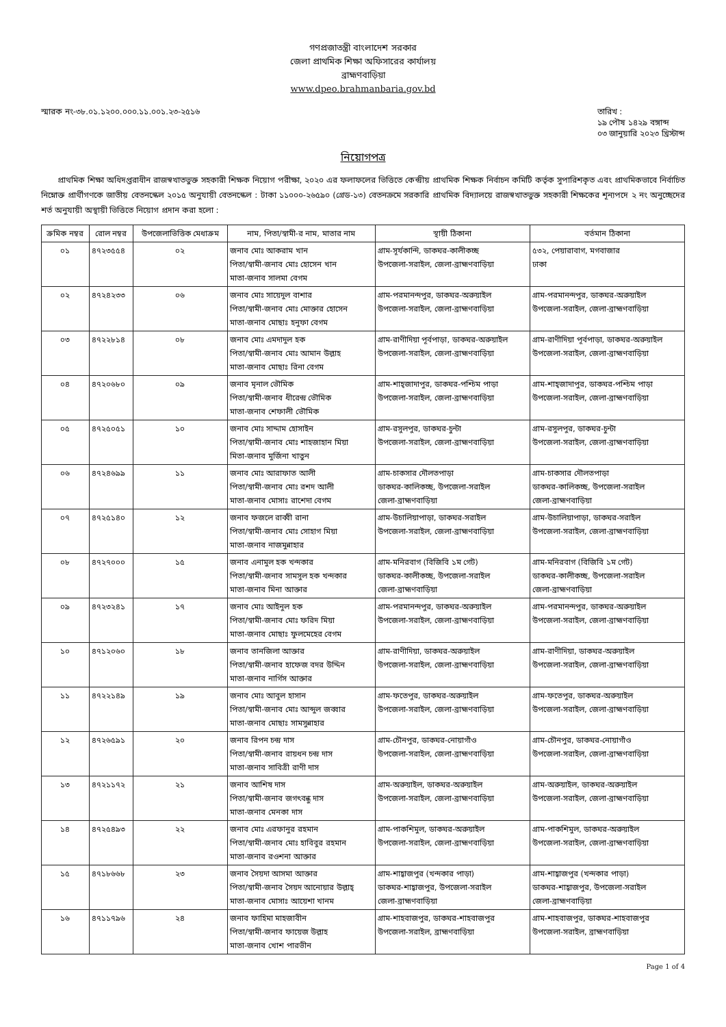গণপ্রজাতন্ত্রী বাংলাদেশ সরকার
জেলা প্রাথমিক শিক্ষা অফিসারের কার্যালয়
ব্রাহ্মণবাড়িয়া
www.dpeo.brahmanbaria.gov.bd
স্মারক নং-৩৮.০১.১২০০.০০০.১১.০০১.২৩-২৫১৬
তারিখ :
১৯ পৌষ ১৪২৯ বঙ্গাব্দ
০৩ জানুয়ারি ২০২৩ খ্রিস্টাব্দ
নিয়োগপত্র
প্রাথমিক শিক্ষা অধিদপ্তরাধীন রাজস্বখাতভুক্ত সহকারী শিক্ষক নিয়োগ পরীক্ষা, ২০২০ এর ফলাফলের ভিত্তিতে কেন্দ্রীয় প্রাথমিক শিক্ষক নির্বাচন কমিটি কর্তৃক সুপারিশকৃত এবং প্রাথমিকভাবে নির্বাচিত নিম্নোক্ত প্রার্থীগণকে জাতীয় বেতনস্কেল ২০১৫ অনুযায়ী বেতনস্কেল : টাকা ১১০০০-২৬৫৯০ (গ্রেড-১৩) বেতনক্রমে সরকারি প্রাথমিক বিদ্যালয়ে রাজস্বখাতভুক্ত সহকারী শিক্ষকের শূন্যপদে ২ নং অনুচ্ছেদের শর্ত অনুযায়ী অস্থায়ী ভিত্তিতে নিয়োগ প্রদান করা হলো :
| ক্রমিক নম্বর | রোল নম্বর | উপজেলাভিত্তিক মেধাক্রম | নাম, পিতা/স্বামী-র নাম, মাতার নাম | স্থায়ী ঠিকানা | বর্তমান ঠিকানা |
| --- | --- | --- | --- | --- | --- |
| ০১ | ৪৭২৩৫৫৪ | ০২ | জনাব মোঃ আকরাম খান পিতা/স্বামী-জনাব মোঃ হোসেন খান মাতা-জনাব সালমা বেগম | গ্রাম-সূর্যকান্দি, ডাকঘর-কালীকচ্ছ উপজেলা-সরাইল, জেলা-ব্রাহ্মণবাড়িয়া | ৫৩২, পেয়ারাবাগ, মগবাজার ঢাকা |
| ০২ | ৪৭২৪২৩৩ | ০৬ | জনাব মোঃ সায়েদুল বাশার পিতা/স্বামী-জনাব মোঃ মোক্তার হোসেন মাতা-জনাব মোছাঃ হনুফা বেগম | গ্রাম-পরমানন্দপুর, ডাকঘর-অরুয়াইল উপজেলা-সরাইল, জেলা-ব্রাহ্মণবাড়িয়া | গ্রাম-পরমানন্দপুর, ডাকঘর-অরুয়াইল উপজেলা-সরাইল, জেলা-ব্রাহ্মণবাড়িয়া |
| ০৩ | ৪৭২২৮১৪ | ০৮ | জনাব মোঃ এমদাদুল হক পিতা/স্বামী-জনাব মোঃ আমান উল্লাহ মাতা-জনাব মোছাঃ রিনা বেগম | গ্রাম-রাণীদিয়া পূর্বপাড়া, ডাকঘর-অরুয়াইল উপজেলা-সরাইল, জেলা-ব্রাহ্মণবাড়িয়া | গ্রাম-রাণীদিয়া পূর্বপাড়া, ডাকঘর-অরুয়াইল উপজেলা-সরাইল, জেলা-ব্রাহ্মণবাড়িয়া |
| ০৪ | ৪৭২০৬৮০ | ০৯ | জনাব মৃনাল ভৌমিক পিতা/স্বামী-জনাব ধীরেন্দ্র ভৌমিক মাতা-জনাব শেফালী ভৌমিক | গ্রাম-শাহ্জাদাপুর, ডাকঘর-পশ্চিম পাড়া উপজেলা-সরাইল, জেলা-ব্রাহ্মণবাড়িয়া | গ্রাম-শাহ্জাদাপুর, ডাকঘর-পশ্চিম পাড়া উপজেলা-সরাইল, জেলা-ব্রাহ্মণবাড়িয়া |
| ০৫ | ৪৭২৫০৫১ | ১০ | জনাব মোঃ সাদ্দাম হোসাইন পিতা/স্বামী-জনাব মোঃ শাহজাহান মিয়া মিতা-জনাব মুর্জিনা খাতুন | গ্রাম-রসুলপুর, ডাকঘর-চুন্টা উপজেলা-সরাইল, জেলা-ব্রাহ্মণবাড়িয়া | গ্রাম-রসুলপুর, ডাকঘর-চুন্টা উপজেলা-সরাইল, জেলা-ব্রাহ্মণবাড়িয়া |
| ০৬ | ৪৭২৪৬৯৯ | ১১ | জনাব মোঃ আরাফাত আলী পিতা/স্বামী-জনাব মোঃ রশদ আলী মাতা-জনাব মোসাঃ রাশেদা বেগম | গ্রাম-চাকসার দৌলতপাড়া ডাকঘর-কালিকচ্ছ, উপজেলা-সরাইল জেলা-ব্রাহ্মণবাড়িয়া | গ্রাম-চাকসার দৌলতপাড়া ডাকঘর-কালিকচ্ছ, উপজেলা-সরাইল জেলা-ব্রাহ্মণবাড়িয়া |
| ০৭ | ৪৭২৫১৪০ | ১২ | জনাব ফজলে রাব্বী রানা পিতা/স্বামী-জনাব মোঃ সোহাগ মিয়া মাতা-জনাব নাজমুন্নাহার | গ্রাম-উচালিয়াপাড়া, ডাকঘর-সরাইল উপজেলা-সরাইল, জেলা-ব্রাহ্মণবাড়িয়া | গ্রাম-উচালিয়াপাড়া, ডাকঘর-সরাইল উপজেলা-সরাইল, জেলা-ব্রাহ্মণবাড়িয়া |
| ০৮ | ৪৭২৭০০০ | ১৫ | জনাব এনামুল হক খন্দকার পিতা/স্বামী-জনাব সামসুল হক খন্দকার মাতা-জনাব মিনা আক্তার | গ্রাম-মনিরবাগ (বিজিবি ১ম গেট) ডাকঘর-কালীকচ্ছ, উপজেলা-সরাইল জেলা-ব্রাহ্মণবাড়িয়া | গ্রাম-মনিরবাগ (বিজিবি ১ম গেট) ডাকঘর-কালীকচ্ছ, উপজেলা-সরাইল জেলা-ব্রাহ্মণবাড়িয়া |
| ০৯ | ৪৭২৩২৪১ | ১৭ | জনাব মোঃ আইনুল হক পিতা/স্বামী-জনাব মোঃ ফরিদ মিয়া মাতা-জনাব মোছাঃ ফুলমেহের বেগম | গ্রাম-পরমানন্দপুর, ডাকঘর-অরুয়াইল উপজেলা-সরাইল, জেলা-ব্রাহ্মণবাড়িয়া | গ্রাম-পরমানন্দপুর, ডাকঘর-অরুয়াইল উপজেলা-সরাইল, জেলা-ব্রাহ্মণবাড়িয়া |
| ১০ | ৪৭১২০৬০ | ১৮ | জনাব তানজিলা আক্তার পিতা/স্বামী-জনাব হাফেজ বদর উদ্দিন মাতা-জনাব নার্গিস আক্তার | গ্রাম-রাণীদিয়া, ডাকঘর-অরুয়াইল উপজেলা-সরাইল, জেলা-ব্রাহ্মণবাড়িয়া | গ্রাম-রাণীদিয়া, ডাকঘর-অরুয়াইল উপজেলা-সরাইল, জেলা-ব্রাহ্মণবাড়িয়া |
| ১১ | ৪৭২২১৪৯ | ১৯ | জনাব মোঃ আবুল হাসান পিতা/স্বামী-জনাব মোঃ আব্দুল জব্বার মাতা-জনাব মোছাঃ সামসুন্নাহার | গ্রাম-ফতেপুর, ডাকঘর-অরুয়াইল উপজেলা-সরাইল, জেলা-ব্রাহ্মণবাড়িয়া | গ্রাম-ফতেপুর, ডাকঘর-অরুয়াইল উপজেলা-সরাইল, জেলা-ব্রাহ্মণবাড়িয়া |
| ১২ | ৪৭২৬৫৯১ | ২০ | জনাব রিপন চন্দ্র দাস পিতা/স্বামী-জনাব রায়ধন চন্দ্র দাস মাতা-জনাব সাবিত্রী রাণী দাস | গ্রাম-চৌনপুর, ডাকঘর-নোয়াগাঁও উপজেলা-সরাইল, জেলা-ব্রাহ্মণবাড়িয়া | গ্রাম-চৌনপুর, ডাকঘর-নোয়াগাঁও উপজেলা-সরাইল, জেলা-ব্রাহ্মণবাড়িয়া |
| ১৩ | ৪৭২১১৭২ | ২১ | জনাব আশিষ দাস পিতা/স্বামী-জনাব জগৎবন্ধু দাস মাতা-জনাব মেনকা দাস | গ্রাম-অরুয়াইল, ডাকঘর-অরুয়াইল উপজেলা-সরাইল, জেলা-ব্রাহ্মণবাড়িয়া | গ্রাম-অরুয়াইল, ডাকঘর-অরুয়াইল উপজেলা-সরাইল, জেলা-ব্রাহ্মণবাড়িয়া |
| ১৪ | ৪৭২৫৪৯৩ | ২২ | জনাব মোঃ এরফানুর রহমান পিতা/স্বামী-জনাব মোঃ হাবিবুর রহমান মাতা-জনাব রওশনা আক্তার | গ্রাম-পাকশিমুল, ডাকঘর-অরুয়াইল উপজেলা-সরাইল, জেলা-ব্রাহ্মণবাড়িয়া | গ্রাম-পাকশিমুল, ডাকঘর-অরুয়াইল উপজেলা-সরাইল, জেলা-ব্রাহ্মণবাড়িয়া |
| ১৫ | ৪৭১৮৬৬৮ | ২৩ | জনাব সৈয়দা আসমা আক্তার পিতা/স্বামী-জনাব সৈয়দ আনোয়ার উল্লাহ্ মাতা-জনাব মোসাঃ আয়েশা খানম | গ্রাম-শাহ্বাজপুর (খন্দকার পাড়া) ডাকঘর-শাহ্বাজপুর, উপজেলা-সরাইল জেলা-ব্রাহ্মণবাড়িয়া | গ্রাম-শাহ্বাজপুর (খন্দকার পাড়া) ডাকঘর-শাহ্বাজপুর, উপজেলা-সরাইল জেলা-ব্রাহ্মণবাড়িয়া |
| ১৬ | ৪৭১১৭৯৬ | ২৪ | জনাব ফাহিমা মাহজাবীন পিতা/স্বামী-জনাব ফায়েজ উল্লাহ মাতা-জনাব খোশ পারভীন | গ্রাম-শাহবাজপুর, ডাকঘর-শাহবাজপুর উপজেলা-সরাইল, ব্রাহ্মণবাড়িয়া | গ্রাম-শাহবাজপুর, ডাকঘর-শাহবাজপুর উপজেলা-সরাইল, ব্রাহ্মণবাড়িয়া |
Page 1 of 4